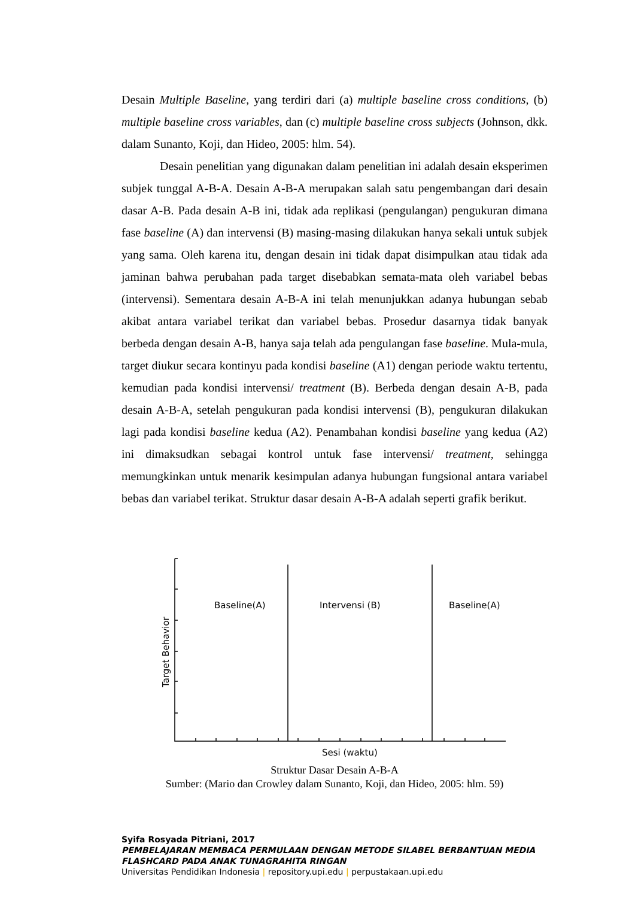Desain Multiple Baseline, yang terdiri dari (a) multiple baseline cross conditions, (b) multiple baseline cross variables, dan (c) multiple baseline cross subjects (Johnson, dkk. dalam Sunanto, Koji, dan Hideo, 2005: hlm. 54).
Desain penelitian yang digunakan dalam penelitian ini adalah desain eksperimen subjek tunggal A-B-A. Desain A-B-A merupakan salah satu pengembangan dari desain dasar A-B. Pada desain A-B ini, tidak ada replikasi (pengulangan) pengukuran dimana fase baseline (A) dan intervensi (B) masing-masing dilakukan hanya sekali untuk subjek yang sama. Oleh karena itu, dengan desain ini tidak dapat disimpulkan atau tidak ada jaminan bahwa perubahan pada target disebabkan semata-mata oleh variabel bebas (intervensi). Sementara desain A-B-A ini telah menunjukkan adanya hubungan sebab akibat antara variabel terikat dan variabel bebas. Prosedur dasarnya tidak banyak berbeda dengan desain A-B, hanya saja telah ada pengulangan fase baseline. Mula-mula, target diukur secara kontinyu pada kondisi baseline (A1) dengan periode waktu tertentu, kemudian pada kondisi intervensi/ treatment (B). Berbeda dengan desain A-B, pada desain A-B-A, setelah pengukuran pada kondisi intervensi (B), pengukuran dilakukan lagi pada kondisi baseline kedua (A2). Penambahan kondisi baseline yang kedua (A2) ini dimaksudkan sebagai kontrol untuk fase intervensi/ treatment, sehingga memungkinkan untuk menarik kesimpulan adanya hubungan fungsional antara variabel bebas dan variabel terikat. Struktur dasar desain A-B-A adalah seperti grafik berikut.
Baseline(A)
Intervensi (B)
Baseline(A)
Sesi (waktu)
Target Behavior
Struktur Dasar Desain A-B-A
Sumber: (Mario dan Crowley dalam Sunanto, Koji, dan Hideo, 2005: hlm. 59)
Syifa Rosyada Pitriani, 2017
PEMBELAJARAN MEMBACA PERMULAAN DENGAN METODE SILABEL BERBANTUAN MEDIA
FLASHCARD PADA ANAK TUNAGRAHITA RINGAN
Universitas Pendidikan Indonesia | repository.upi.edu | perpustakaan.upi.edu